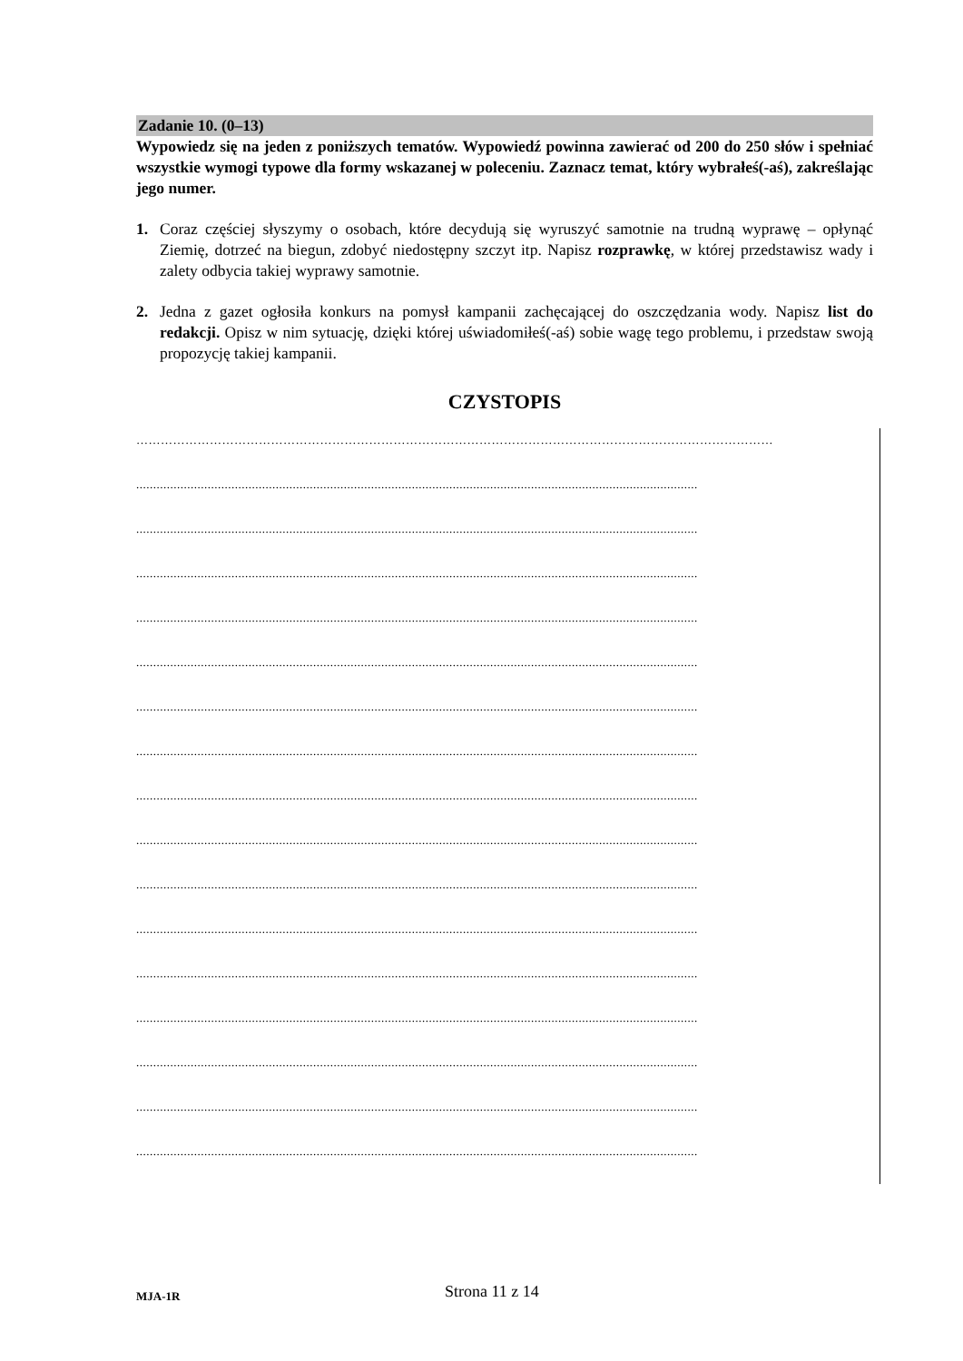Zadanie 10. (0–13)
Wypowiedz się na jeden z poniższych tematów. Wypowiedź powinna zawierać od 200 do 250 słów i spełniać wszystkie wymogi typowe dla formy wskazanej w poleceniu. Zaznacz temat, który wybrałeś(-aś), zakreślając jego numer.
1. Coraz częściej słyszymy o osobach, które decydują się wyruszyć samotnie na trudną wyprawę – opłynąć Ziemię, dotrzeć na biegun, zdobyć niedostępny szczyt itp. Napisz rozprawkę, w której przedstawisz wady i zalety odbycia takiej wyprawy samotnie.
2. Jedna z gazet ogłosiła konkurs na pomysł kampanii zachęcającej do oszczędzania wody. Napisz list do redakcji. Opisz w nim sytuację, dzięki której uświadomiłeś(-aś) sobie wagę tego problemu, i przedstaw swoją propozycję takiej kampanii.
CZYSTOPIS
…………………………………………………………………………………………………………………………………………
.....................................................................................................................................................................
.....................................................................................................................................................................
.....................................................................................................................................................................
.....................................................................................................................................................................
.....................................................................................................................................................................
.....................................................................................................................................................................
.....................................................................................................................................................................
.....................................................................................................................................................................
.....................................................................................................................................................................
.....................................................................................................................................................................
.....................................................................................................................................................................
.....................................................................................................................................................................
.....................................................................................................................................................................
.....................................................................................................................................................................
.....................................................................................................................................................................
.....................................................................................................................................................................
MJA-1R
Strona 11 z 14